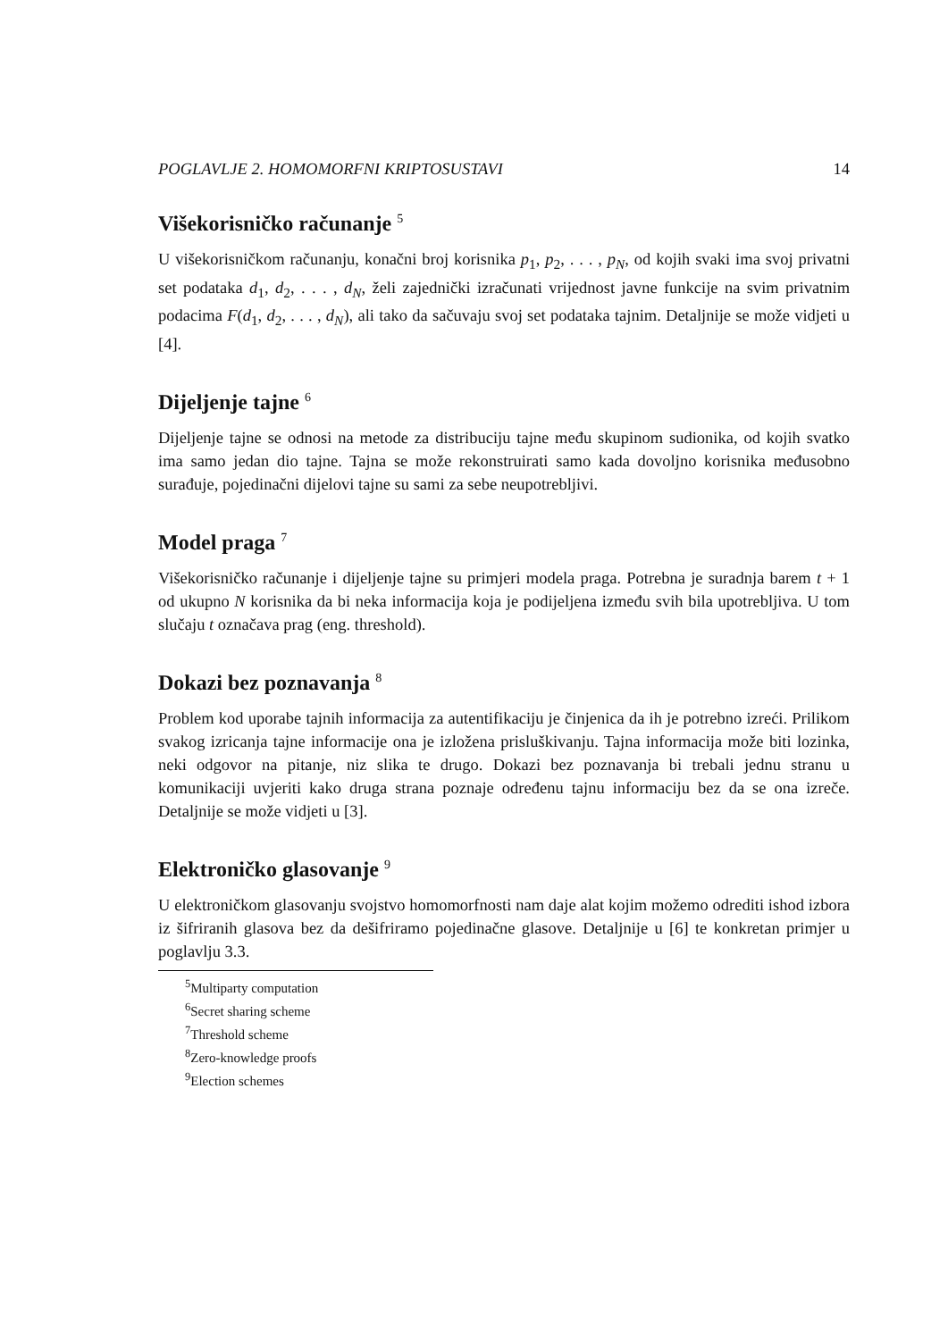POGLAVLJE 2. HOMOMORFNI KRIPTOSUSTAVI 14
Višekorisničko računanje <sup>5</sup>
U višekorisničkom računanju, konačni broj korisnika p<sub>1</sub>, p<sub>2</sub>, . . . , p<sub>N</sub>, od kojih svaki ima svoj privatni set podataka d<sub>1</sub>, d<sub>2</sub>, . . . , d<sub>N</sub>, želi zajednički izračunati vrijednost javne funkcije na svim privatnim podacima F(d<sub>1</sub>, d<sub>2</sub>, . . . , d<sub>N</sub>), ali tako da sačuvaju svoj set podataka tajnim. Detaljnije se može vidjeti u [4].
Dijeljenje tajne <sup>6</sup>
Dijeljenje tajne se odnosi na metode za distribuciju tajne među skupinom sudionika, od kojih svatko ima samo jedan dio tajne. Tajna se može rekonstruirati samo kada dovoljno korisnika međusobno surađuje, pojedinačni dijelovi tajne su sami za sebe neupotrebljivi.
Model praga <sup>7</sup>
Višekorisničko računanje i dijeljenje tajne su primjeri modela praga. Potrebna je suradnja barem t + 1 od ukupno N korisnika da bi neka informacija koja je podijeljena između svih bila upotrebljiva. U tom slučaju t označava prag (eng. threshold).
Dokazi bez poznavanja <sup>8</sup>
Problem kod uporabe tajnih informacija za autentifikaciju je činjenica da ih je potrebno izreći. Prilikom svakog izricanja tajne informacije ona je izložena prisluškivanju. Tajna informacija može biti lozinka, neki odgovor na pitanje, niz slika te drugo. Dokazi bez poznavanja bi trebali jednu stranu u komunikaciji uvjeriti kako druga strana poznaje određenu tajnu informaciju bez da se ona izreče. Detaljnije se može vidjeti u [3].
Elektroničko glasovanje <sup>9</sup>
U elektroničkom glasovanju svojstvo homomorfnosti nam daje alat kojim možemo odrediti ishod izbora iz šifriranih glasova bez da dešifriramo pojedinačne glasove. Detaljnije u [6] te konkretan primjer u poglavlju 3.3.
<sup>5</sup> Multiparty computation
<sup>6</sup> Secret sharing scheme
<sup>7</sup> Threshold scheme
<sup>8</sup> Zero-knowledge proofs
<sup>9</sup> Election schemes